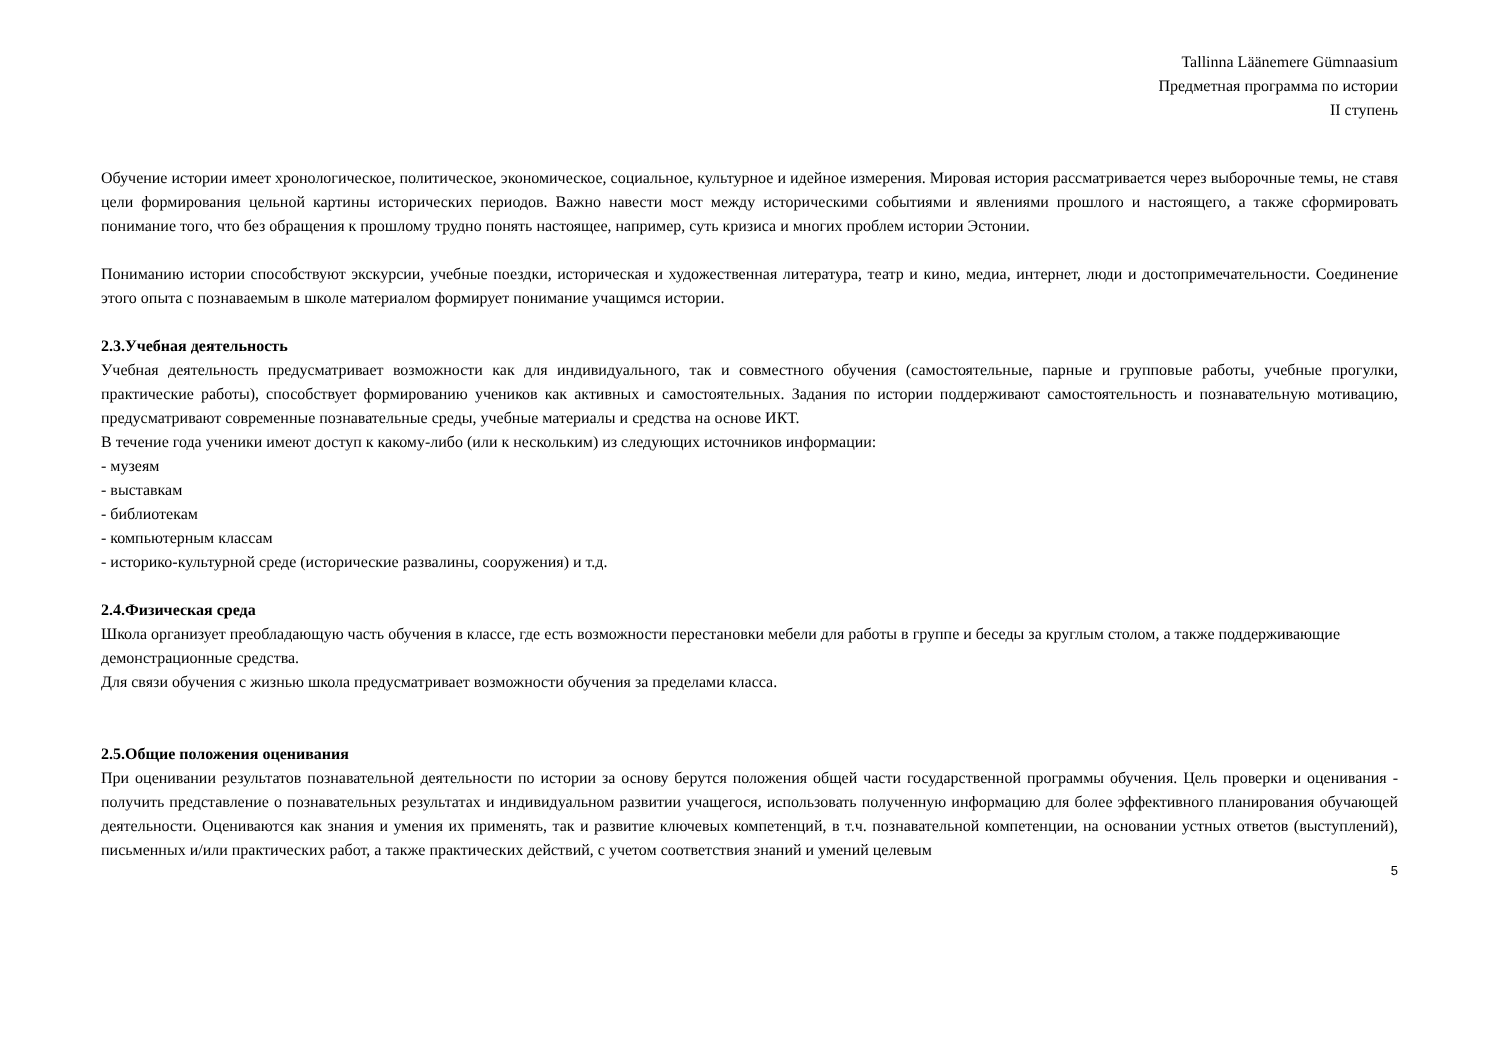Tallinna Läänemere Gümnaasium
Предметная программа по истории
II ступень
Обучение истории имеет хронологическое, политическое, экономическое, социальное, культурное и идейное измерения. Мировая история рассматривается через выборочные темы, не ставя цели формирования цельной картины исторических периодов. Важно навести мост между историческими событиями и явлениями прошлого и настоящего, а также сформировать понимание того, что без обращения к прошлому трудно понять настоящее, например, суть кризиса и многих проблем истории Эстонии.
Пониманию истории способствуют экскурсии, учебные поездки, историческая и художественная литература, театр и кино, медиа, интернет, люди и достопримечательности. Соединение этого опыта с познаваемым в школе материалом формирует понимание учащимся истории.
2.3.Учебная деятельность
Учебная деятельность предусматривает возможности как для индивидуального, так и совместного обучения (самостоятельные, парные и групповые работы, учебные прогулки, практические работы), способствует формированию учеников как активных и самостоятельных. Задания по истории поддерживают самостоятельность и познавательную мотивацию, предусматривают современные познавательные среды, учебные материалы и средства на основе ИКТ.
В течение года ученики имеют доступ к какому-либо (или к нескольким) из следующих источников информации:
- музеям
- выставкам
- библиотекам
- компьютерным классам
- историко-культурной среде (исторические развалины, сооружения) и т.д.
2.4.Физическая среда
Школа организует преобладающую часть обучения в классе, где есть возможности перестановки мебели для работы в группе и беседы за круглым столом, а также поддерживающие демонстрационные средства.
Для связи обучения с жизнью школа предусматривает возможности обучения за пределами класса.
2.5.Общие положения оценивания
При оценивании результатов познавательной деятельности по истории за основу берутся положения общей части государственной программы обучения. Цель проверки и оценивания - получить представление о познавательных результатах и индивидуальном развитии учащегося, использовать полученную информацию для более эффективного планирования обучающей деятельности. Оцениваются как знания и умения их применять, так и развитие ключевых компетенций, в т.ч. познавательной компетенции, на основании устных ответов (выступлений), письменных и/или практических работ, а также практических действий, с учетом соответствия знаний и умений целевым
5